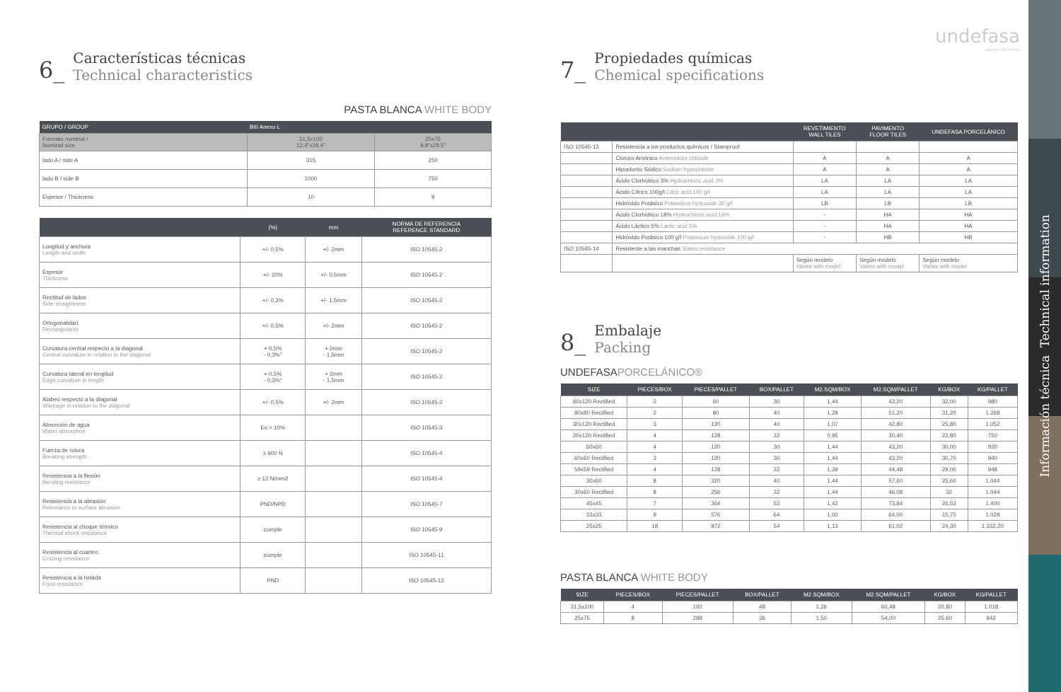Información técnica Technical information
undefasa
always ceramics
6_ Características técnicas
Technical characteristics
PASTA BLANCA WHITE BODY
| GRUPO / GROUP | BIII Anexo L | |
| --- | --- | --- |
| Formato nominal / Nominal size | 31,5x100 12,4"x39,4" | 25x75 9,8"x29,5" |
| lado A / side A | 315 | 250 |
| lado B / side B | 1000 | 750 |
| Espesor / Thickness | 10 | 9 |
| | (%) | mm | NORMA DE REFERENCIA REFERENCE STANDARD |
| --- | --- | --- | --- |
| Longitud y anchura Length and width | +/- 0,5% | +/- 2mm | ISO 10545-2 |
| Espesor Thickness | +/- 10% | +/- 0,5mm | ISO 10545-2 |
| Rectitud de lados Side straightness | +/- 0,3% | +/- 1,5mm | ISO 10545-2 |
| Ortogonalidad Rectangularity | +/- 0,5% | +/- 2mm | ISO 10545-2 |
| Curvatura central respecto a la diagonal Central curvature in relation to the diagonal | + 0,5% - 0,3%" | + 2mm - 1,5mm | ISO 10545-2 |
| Curvatura lateral en longitud Edge curvature in length | + 0,5% - 0,3%" | + 2mm - 1,5mm | ISO 10545-2 |
| Alabeo respecto a la diagonal Warpage in relation to the diagonal | +/- 0,5% | +/- 2mm | ISO 10545-2 |
| Absorción de agua Water absorption | Ev > 10% | | ISO 10545-3 |
| Fuerza de rotura Breaking strength | ≥ 600 N | | ISO 10545-4 |
| Resistencia a la flexión Bending resistance | ≥ 12 N/mm2 | | ISO 10545-4 |
| Resistencia a la abrasión Resistance to surface abrasion | PND/NPD | | ISO 10545-7 |
| Resistencia al choque térmico Thermal shock resistance | cumple | | ISO 10545-9 |
| Resistencia al cuarteo Crazing resistance | cumple | | ISO 10545-11 |
| Resistencia a la helada Frost resistance | PND | | ISO 10545-12 |
7_ Propiedades químicas
Chemical specifications
| | | REVETIMIENTO WALL TILES | PAVIMENTO FLOOR TILES | UNDEFASA PORCELÁNICO |
| --- | --- | --- | --- | --- |
| ISO 10545-13 | Resistencia a los productos químicos / Stainproof | | | |
| | Cloruro Amónico Ammonium chloride | A | A | A |
| | Hipoclorito Sódico Sodium hypochlorite | A | A | A |
| | Ácido Clorhídrico 3% Hydrochloric acid 3% | LA | LA | LA |
| | Ácido Cítrico 100g/l Citric acid 100 g/l | LA | LA | LA |
| | Hidróxido Potásico Potassium hydroxide 30 g/l | LB | LB | LB |
| | Ácido Clorhídrico 18% Hydrochloric acid 18% | - | HA | HA |
| | Ácido Láctico 5% Lactic acid 5% | - | HA | HA |
| | Hidróxido Potásico 100 g/l Potassium hydroxide 100 g/l | - | HB | HB |
| ISO 10545-14 | Resistente a las manchas Stains resistance | | | |
| | | Según modelo Varies with model | Según modelo Varies with model | Según modelo Varies with model |
8_ Embalaje
Packing
UNDEFASAPORCELÁNICO®
| SIZE | PIECES/BOX | PIECES/PALLET | BOX/PALLET | M2.SQM/BOX | M2.SQM/PALLET | KG/BOX | KG/PALLET |
| --- | --- | --- | --- | --- | --- | --- | --- |
| 60x120 Rectified | 2 | 60 | 30 | 1,44 | 43,20 | 32,00 | 980 |
| 80x80 Rectified | 2 | 80 | 40 | 1,28 | 51,20 | 31,20 | 1.268 |
| 30x120 Rectified | 3 | 120 | 40 | 1,07 | 42,80 | 25,80 | 1.052 |
| 20x120 Rectified | 4 | 128 | 32 | 0,95 | 30,40 | 22,80 | 750 |
| 60x60 | 4 | 120 | 30 | 1,44 | 43,20 | 30,00 | 920 |
| 60x60 Rectified | 3 | 120 | 30 | 1,44 | 43,20 | 30,70 | 940 |
| 59x59 Rectified | 4 | 128 | 32 | 1,39 | 44,48 | 29,00 | 948 |
| 30x60 | 8 | 320 | 40 | 1,44 | 57,60 | 25,60 | 1.044 |
| 30x60 Rectified | 8 | 256 | 32 | 1,44 | 46,08 | 32 | 1.044 |
| 45x45 | 7 | 364 | 52 | 1,42 | 73,84 | 26,53 | 1.400 |
| 33x33 | 9 | 576 | 64 | 1,00 | 64,00 | 15,75 | 1.028 |
| 25x25 | 18 | 972 | 54 | 1,13 | 61,02 | 24,30 | 1.332,20 |
PASTA BLANCA WHITE BODY
| SIZE | PIECES/BOX | PIECES/PALLET | BOX/PALLET | M2.SQM/BOX | M2.SQM/PALLET | KG/BOX | KG/PALLET |
| --- | --- | --- | --- | --- | --- | --- | --- |
| 31,5x100 | 4 | 192 | 48 | 1,26 | 60,48 | 20,80 | 1.018 |
| 25x75 | 8 | 288 | 36 | 1,50 | 54,00 | 25,60 | 942 |